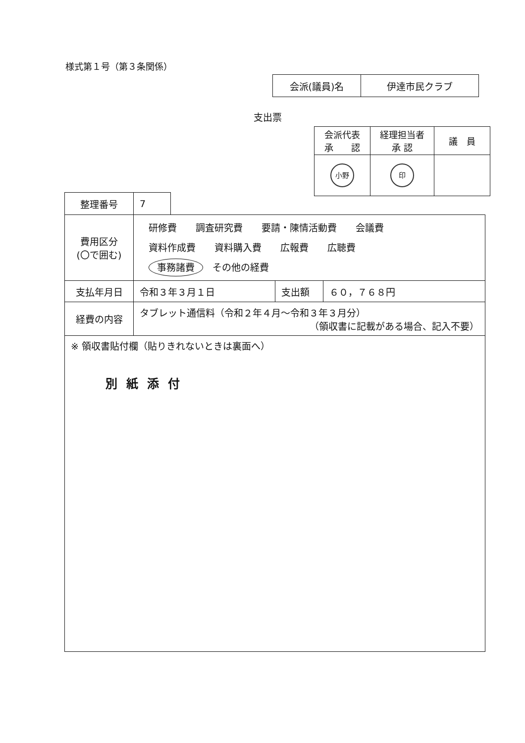様式第１号（第３条関係）
| 会派(議員)名 | 伊達市民クラブ |
支出票
| 会派代表 承 認 | 経理担当者 承 認 | 議 員 |
| 小野 | 印 | |
| 整理番号 | 7 | | | |
| 費用区分 (〇で囲む) | 研修費 調査研究費 要請・陳情活動費 会議費 資料作成費 資料購入費 広報費 広聴費 事務諸費 その他の経費 | | | |
| 支払年月日 | 令和３年３月１日 | | 支出額 | ６０，７６８円 |
| 経費の内容 | タブレット通信料（令和２年４月～令和３年３月分） （領収書に記載がある場合、記入不要） | | | |
| ※ 領収書貼付欄（貼りきれないときは裏面へ） 別紙添付 | | | | |